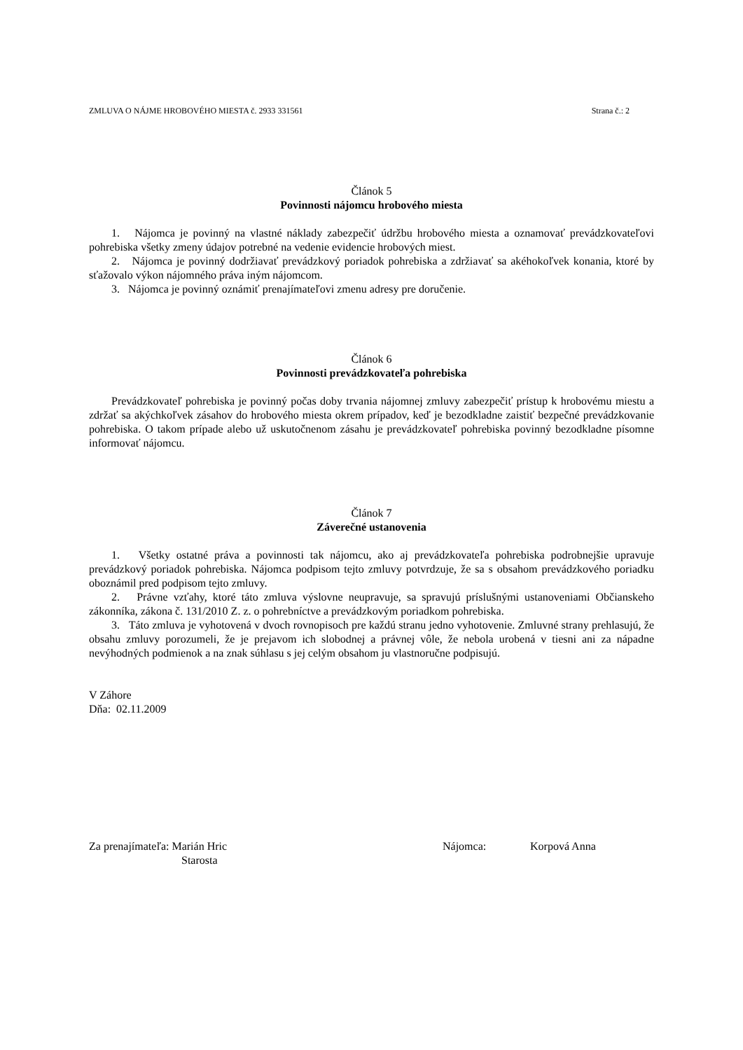ZMLUVA O NÁJME HROBOVÉHO MIESTA č. 2933 331561 Strana č.: 2
Článok 5
Povinnosti nájomcu hrobového miesta
1. Nájomca je povinný na vlastné náklady zabezpečiť údržbu hrobového miesta a oznamovať prevádzkovateľovi pohrebiska všetky zmeny údajov potrebné na vedenie evidencie hrobových miest.
2. Nájomca je povinný dodržiavať prevádzkový poriadok pohrebiska a zdržiavať sa akéhokoľvek konania, ktoré by sťažovalo výkon nájomného práva iným nájomcom.
3. Nájomca je povinný oznámiť prenajímateľovi zmenu adresy pre doručenie.
Článok 6
Povinnosti prevádzkovateľa pohrebiska
Prevádzkovateľ pohrebiska je povinný počas doby trvania nájomnej zmluvy zabezpečiť prístup k hrobovému miestu a zdržať sa akýchkoľvek zásahov do hrobového miesta okrem prípadov, keď je bezodkladne zaistiť bezpečné prevádzkovanie pohrebiska. O takom prípade alebo už uskutočnenom zásahu je prevádzkovateľ pohrebiska povinný bezodkladne písomne informovať nájomcu.
Článok 7
Záverečné ustanovenia
1. Všetky ostatné práva a povinnosti tak nájomcu, ako aj prevádzkovateľa pohrebiska podrobnejšie upravuje prevádzkový poriadok pohrebiska. Nájomca podpisom tejto zmluvy potvrdzuje, že sa s obsahom prevádzkového poriadku oboznámil pred podpisom tejto zmluvy.
2. Právne vzťahy, ktoré táto zmluva výslovne neupravuje, sa spravujú príslušnými ustanoveniami Občianskeho zákonníka, zákona č. 131/2010 Z. z. o pohrebníctve a prevádzkovým poriadkom pohrebiska.
3. Táto zmluva je vyhotovená v dvoch rovnopisoch pre každú stranu jedno vyhotovenie. Zmluvné strany prehlasujú, že obsahu zmluvy porozumeli, že je prejavom ich slobodnej a právnej vôle, že nebola urobená v tiesni ani za nápadne nevýhodných podmienok a na znak súhlasu s jej celým obsahom ju vlastnoručne podpisujú.
V Záhore
Dňa: 02.11.2009
Za prenajímateľa: Marián Hric
Starosta
Nájomca: Korpová Anna